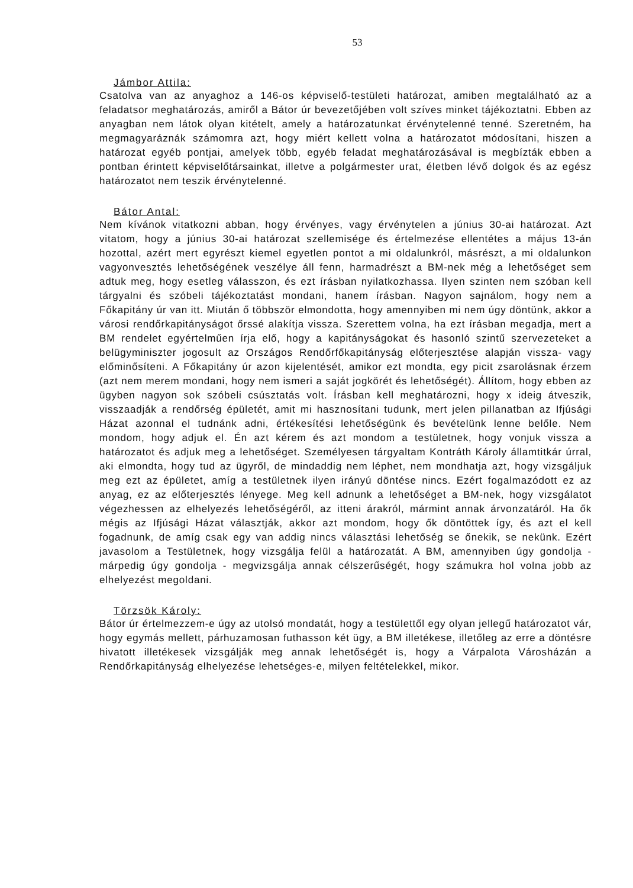53
Jámbor Attila:
Csatolva van az anyaghoz a 146-os képviselő-testületi határozat, amiben megtalálható az a feladatsor meghatározás, amiről a Bátor úr bevezetőjében volt szíves minket tájékoztatni. Ebben az anyagban nem látok olyan kitételt, amely a határozatunkat érvénytelenné tenné. Szeretném, ha megmagyaráznák számomra azt, hogy miért kellett volna a határozatot módosítani, hiszen a határozat egyéb pontjai, amelyek több, egyéb feladat meghatározásával is megbízták ebben a pontban érintett képviselőtársainkat, illetve a polgármester urat, életben lévő dolgok és az egész határozatot nem teszik érvénytelenné.
Bátor Antal:
Nem kívánok vitatkozni abban, hogy érvényes, vagy érvénytelen a június 30-ai határozat. Azt vitatom, hogy a június 30-ai határozat szellemisége és értelmezése ellentétes a május 13-án hozottal, azért mert egyrészt kiemel egyetlen pontot a mi oldalunkról, másrészt, a mi oldalunkon vagyonvesztés lehetőségének veszélye áll fenn, harmadrészt a BM-nek még a lehetőséget sem adtuk meg, hogy esetleg válasszon, és ezt írásban nyilatkozhassa. Ilyen szinten nem szóban kell tárgyalni és szóbeli tájékoztatást mondani, hanem írásban. Nagyon sajnálom, hogy nem a Főkapitány úr van itt. Miután ő többször elmondotta, hogy amennyiben mi nem úgy döntünk, akkor a városi rendőrkapitányságot őrssé alakítja vissza. Szerettem volna, ha ezt írásban megadja, mert a BM rendelet egyértelműen írja elő, hogy a kapitányságokat és hasonló szintű szervezeteket a belügyminiszter jogosult az Országos Rendőrfőkapitányság előterjesztése alapján vissza- vagy előminősíteni. A Főkapitány úr azon kijelentését, amikor ezt mondta, egy picit zsarolásnak érzem (azt nem merem mondani, hogy nem ismeri a saját jogkörét és lehetőségét). Állítom, hogy ebben az ügyben nagyon sok szóbeli csúsztatás volt. Írásban kell meghatározni, hogy x ideig átveszik, visszaadják a rendőrség épületét, amit mi hasznosítani tudunk, mert jelen pillanatban az Ifjúsági Házat azonnal el tudnánk adni, értékesítési lehetőségünk és bevételünk lenne belőle. Nem mondom, hogy adjuk el. Én azt kérem és azt mondom a testületnek, hogy vonjuk vissza a határozatot és adjuk meg a lehetőséget. Személyesen tárgyaltam Kontráth Károly államtitkár úrral, aki elmondta, hogy tud az ügyről, de mindaddig nem léphet, nem mondhatja azt, hogy vizsgáljuk meg ezt az épületet, amíg a testületnek ilyen irányú döntése nincs. Ezért fogalmazódott ez az anyag, ez az előterjesztés lényege. Meg kell adnunk a lehetőséget a BM-nek, hogy vizsgálatot végezhessen az elhelyezés lehetőségéről, az itteni árakról, mármint annak árvonzatáról. Ha ők mégis az Ifjúsági Házat választják, akkor azt mondom, hogy ők döntöttek így, és azt el kell fogadnunk, de amíg csak egy van addig nincs választási lehetőség se őnekik, se nekünk. Ezért javasolom a Testületnek, hogy vizsgálja felül a határozatát. A BM, amennyiben úgy gondolja - márpedig úgy gondolja - megvizsgálja annak célszerűségét, hogy számukra hol volna jobb az elhelyezést megoldani.
Törzsök Károly:
Bátor úr értelmezzem-e úgy az utolsó mondatát, hogy a testülettől egy olyan jellegű határozatot vár, hogy egymás mellett, párhuzamosan futhasson két ügy, a BM illetékese, illetőleg az erre a döntésre hivatott illetékesek vizsgálják meg annak lehetőségét is, hogy a Várpalota Városházán a Rendőrkapitányság elhelyezése lehetséges-e, milyen feltételekkel, mikor.